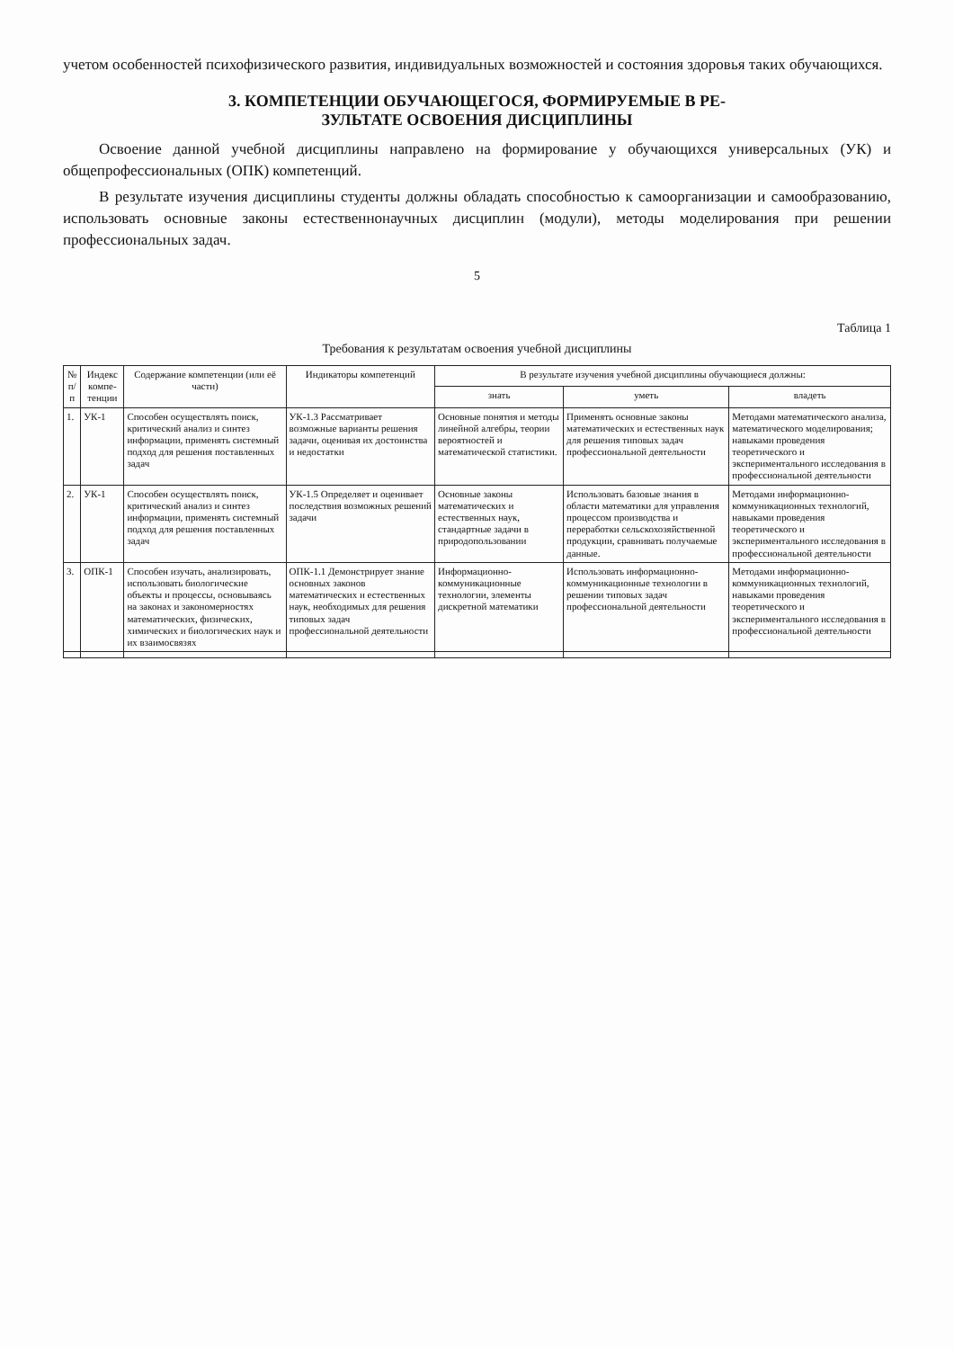учетом особенностей психофизического развития, индивидуальных возможностей и состояния здоровья таких обучающихся.
3. КОМПЕТЕНЦИИ ОБУЧАЮЩЕГОСЯ, ФОРМИРУЕМЫЕ В РЕ-
ЗУЛЬТАТЕ ОСВОЕНИЯ ДИСЦИПЛИНЫ
Освоение данной учебной дисциплины направлено на формирование у обучающихся универсальных (УК) и общепрофессиональных (ОПК) компетенций.
В результате изучения дисциплины студенты должны обладать способностью к самоорганизации и самообразованию, использовать основные законы естественнонаучных дисциплин (модули), методы моделирования при решении профессиональных задач.
5
Таблица 1
Требования к результатам освоения учебной дисциплины
| № п/п | Индекс компе-тенции | Содержание компетенции (или её части) | Индикаторы компетенций | В результате изучения учебной дисциплины обучающиеся должны: | | |
| --- | --- | --- | --- | --- | --- | --- |
| | | | | знать | уметь | владеть |
| 1. | УК-1 | Способен осуществлять поиск, критический анализ и синтез информации, применять системный подход для решения поставленных задач | УК-1.3 Рассматривает возможные варианты решения задачи, оценивая их достоинства и недостатки | Основные понятия и методы линейной алгебры, теории вероятностей и математической статистики. | Применять основные законы математических и естественных наук для решения типовых задач профессиональной деятельности | Методами математического анализа, математического моделирования; навыками проведения теоретического и экспериментального исследования в профессиональной деятельности |
| 2. | УК-1 | Способен осуществлять поиск, критический анализ и синтез информации, применять системный подход для решения поставленных задач | УК-1.5 Определяет и оценивает последствия возможных решений задачи | Основные законы математических и естественных наук, стандартные задачи в природопользовании | Использовать базовые знания в области математики для управления процессом производства и переработки сельскохозяйственной продукции, сравнивать получаемые данные. | Методами информационно-коммуникационных технологий, навыками проведения теоретического и экспериментального исследования в профессиональной деятельности |
| 3. | ОПК-1 | Способен изучать, анализировать, использовать биологические объекты и процессы, основываясь на законах и закономерностях математических, физических, химических и биологических наук и их взаимосвязях | ОПК-1.1 Демонстрирует знание основных законов математических и естественных наук, необходимых для решения типовых задач профессиональной деятельности | Информационно-коммуникационные технологии, элементы дискретной математики | Использовать информационно-коммуникационные технологии в решении типовых задач профессиональной деятельности | Методами информационно-коммуникационных технологий, навыками проведения теоретического и экспериментального исследования в профессиональной деятельности |